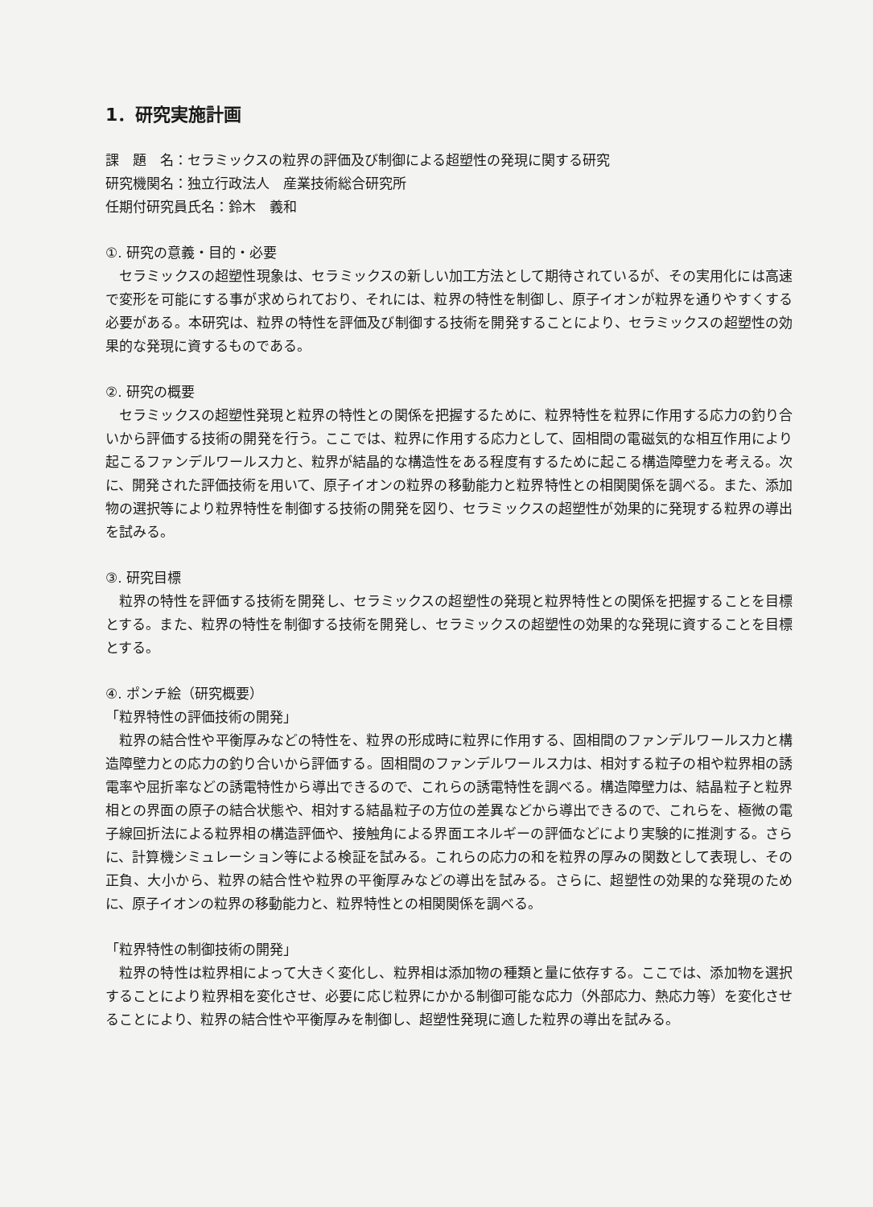1．研究実施計画
課　題　名：セラミックスの粒界の評価及び制御による超塑性の発現に関する研究
研究機関名：独立行政法人　産業技術総合研究所
任期付研究員氏名：鈴木　義和
①. 研究の意義・目的・必要
セラミックスの超塑性現象は、セラミックスの新しい加工方法として期待されているが、その実用化には高速で変形を可能にする事が求められており、それには、粒界の特性を制御し、原子イオンが粒界を通りやすくする必要がある。本研究は、粒界の特性を評価及び制御する技術を開発することにより、セラミックスの超塑性の効果的な発現に資するものである。
②. 研究の概要
セラミックスの超塑性発現と粒界の特性との関係を把握するために、粒界特性を粒界に作用する応力の釣り合いから評価する技術の開発を行う。ここでは、粒界に作用する応力として、固相間の電磁気的な相互作用により起こるファンデルワールス力と、粒界が結晶的な構造性をある程度有するために起こる構造障壁力を考える。次に、開発された評価技術を用いて、原子イオンの粒界の移動能力と粒界特性との相関関係を調べる。また、添加物の選択等により粒界特性を制御する技術の開発を図り、セラミックスの超塑性が効果的に発現する粒界の導出を試みる。
③. 研究目標
粒界の特性を評価する技術を開発し、セラミックスの超塑性の発現と粒界特性との関係を把握することを目標とする。また、粒界の特性を制御する技術を開発し、セラミックスの超塑性の効果的な発現に資することを目標とする。
④. ポンチ絵（研究概要）
「粒界特性の評価技術の開発」
粒界の結合性や平衡厚みなどの特性を、粒界の形成時に粒界に作用する、固相間のファンデルワールス力と構造障壁力との応力の釣り合いから評価する。固相間のファンデルワールス力は、相対する粒子の相や粒界相の誘電率や屈折率などの誘電特性から導出できるので、これらの誘電特性を調べる。構造障壁力は、結晶粒子と粒界相との界面の原子の結合状態や、相対する結晶粒子の方位の差異などから導出できるので、これらを、極微の電子線回折法による粒界相の構造評価や、接触角による界面エネルギーの評価などにより実験的に推測する。さらに、計算機シミュレーション等による検証を試みる。これらの応力の和を粒界の厚みの関数として表現し、その正負、大小から、粒界の結合性や粒界の平衡厚みなどの導出を試みる。さらに、超塑性の効果的な発現のために、原子イオンの粒界の移動能力と、粒界特性との相関関係を調べる。
「粒界特性の制御技術の開発」
粒界の特性は粒界相によって大きく変化し、粒界相は添加物の種類と量に依存する。ここでは、添加物を選択することにより粒界相を変化させ、必要に応じ粒界にかかる制御可能な応力（外部応力、熱応力等）を変化させることにより、粒界の結合性や平衡厚みを制御し、超塑性発現に適した粒界の導出を試みる。